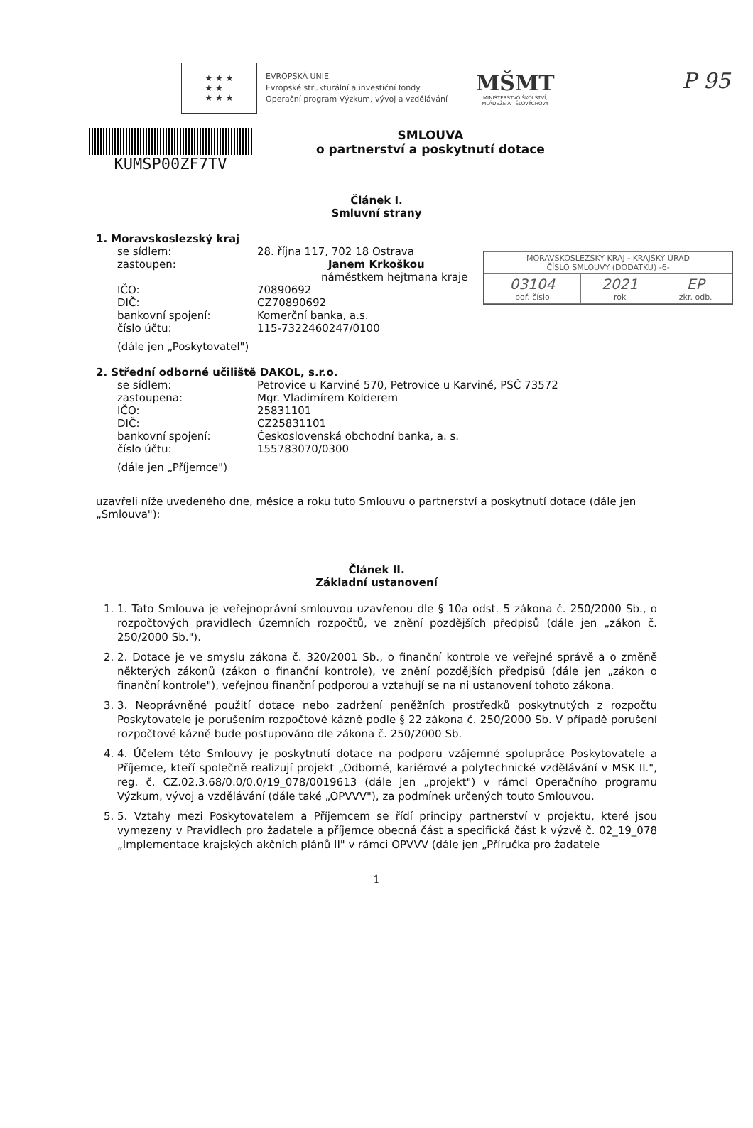P 95
★ ★ ★
★ ★
★ ★ ★
EVROPSKÁ UNIE
Evropské strukturální a investiční fondy
Operační program Výzkum, vývoj a vzdělávání
MŠMT
MINISTERSTVO ŠKOLSTVÍ,
MLÁDEŽE A TĚLOVÝCHOVY
KUMSP00ZF7TV
SMLOUVA
o partnerství a poskytnutí dotace
| MORAVSKOSLEZSKÝ KRAJ - KRAJSKÝ ÚŘAD ČÍSLO SMLOUVY (DODATKU) -6- | | |
| 03104 poř. číslo | 2021 rok | EP zkr. odb. |
Článek I.
Smluvní strany
1. Moravskoslezský kraj
| se sídlem: | 28. října 117, 702 18 Ostrava |
| zastoupen: | Janem Krkoškou náměstkem hejtmana kraje |
| IČO: | 70890692 |
| DIČ: | CZ70890692 |
| bankovní spojení: | Komerční banka, a.s. |
| číslo účtu: | 115-7322460247/0100 |
(dále jen „Poskytovatel")
2. Střední odborné učiliště DAKOL, s.r.o.
| se sídlem: | Petrovice u Karviné 570, Petrovice u Karviné, PSČ 73572 |
| zastoupena: | Mgr. Vladimírem Kolderem |
| IČO: | 25831101 |
| DIČ: | CZ25831101 |
| bankovní spojení: | Československá obchodní banka, a. s. |
| číslo účtu: | 155783070/0300 |
(dále jen „Příjemce")
uzavřeli níže uvedeného dne, měsíce a roku tuto Smlouvu o partnerství a poskytnutí dotace (dále jen „Smlouva"):
Článek II.
Základní ustanovení
1. 1. Tato Smlouva je veřejnoprávní smlouvou uzavřenou dle § 10a odst. 5 zákona č. 250/2000 Sb., o rozpočtových pravidlech územních rozpočtů, ve znění pozdějších předpisů (dále jen „zákon č. 250/2000 Sb.").
2. 2. Dotace je ve smyslu zákona č. 320/2001 Sb., o finanční kontrole ve veřejné správě a o změně některých zákonů (zákon o finanční kontrole), ve znění pozdějších předpisů (dále jen „zákon o finanční kontrole"), veřejnou finanční podporou a vztahují se na ni ustanovení tohoto zákona.
3. 3. Neoprávněné použití dotace nebo zadržení peněžních prostředků poskytnutých z rozpočtu Poskytovatele je porušením rozpočtové kázně podle § 22 zákona č. 250/2000 Sb. V případě porušení rozpočtové kázně bude postupováno dle zákona č. 250/2000 Sb.
4. 4. Účelem této Smlouvy je poskytnutí dotace na podporu vzájemné spolupráce Poskytovatele a Příjemce, kteří společně realizují projekt „Odborné, kariérové a polytechnické vzdělávání v MSK II.", reg. č. CZ.02.3.68/0.0/0.0/19_078/0019613 (dále jen „projekt") v rámci Operačního programu Výzkum, vývoj a vzdělávání (dále také „OPVVV"), za podmínek určených touto Smlouvou.
5. 5. Vztahy mezi Poskytovatelem a Příjemcem se řídí principy partnerství v projektu, které jsou vymezeny v Pravidlech pro žadatele a příjemce obecná část a specifická část k výzvě č. 02_19_078 „Implementace krajských akčních plánů II" v rámci OPVVV (dále jen „Příručka pro žadatele
1